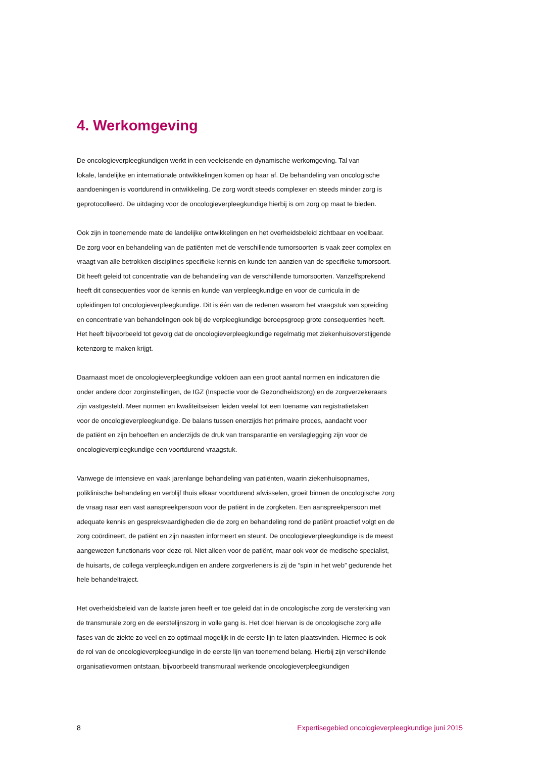4. Werkomgeving
De oncologieverpleegkundigen werkt in een veeleisende en dynamische werkomgeving. Tal van
lokale, landelijke en internationale ontwikkelingen komen op haar af. De behandeling van oncologische
aandoeningen is voortdurend in ontwikkeling. De zorg wordt steeds complexer en steeds minder zorg is
geprotocolleerd. De uitdaging voor de oncologieverpleegkundige hierbij is om zorg op maat te bieden.
Ook zijn in toenemende mate de landelijke ontwikkelingen en het overheidsbeleid zichtbaar en voelbaar.
De zorg voor en behandeling van de patiënten met de verschillende tumorsoorten is vaak zeer complex en
vraagt van alle betrokken disciplines specifieke kennis en kunde ten aanzien van de specifieke tumorsoort.
Dit heeft geleid tot concentratie van de behandeling van de verschillende tumorsoorten. Vanzelfsprekend
heeft dit consequenties voor de kennis en kunde van verpleegkundige en voor de curricula in de
opleidingen tot oncologieverpleegkundige. Dit is één van de redenen waarom het vraagstuk van spreiding
en concentratie van behandelingen ook bij de verpleegkundige beroepsgroep grote consequenties heeft.
Het heeft bijvoorbeeld tot gevolg dat de oncologieverpleegkundige regelmatig met ziekenhuisoverstijgende
ketenzorg te maken krijgt.
Daarnaast moet de oncologieverpleegkundige voldoen aan een groot aantal normen en indicatoren die
onder andere door zorginstellingen, de IGZ (Inspectie voor de Gezondheidszorg) en de zorgverzekeraars
zijn vastgesteld. Meer normen en kwaliteitseisen leiden veelal tot een toename van registratietaken
voor de oncologieverpleegkundige. De balans tussen enerzijds het primaire proces, aandacht voor
de patiënt en zijn behoeften en anderzijds de druk van transparantie en verslaglegging zijn voor de
oncologieverpleegkundige een voortdurend vraagstuk.
Vanwege de intensieve en vaak jarenlange behandeling van patiënten, waarin ziekenhuisopnames,
poliklinische behandeling en verblijf thuis elkaar voortdurend afwisselen, groeit binnen de oncologische zorg
de vraag naar een vast aanspreekpersoon voor de patiënt in de zorgketen. Een aanspreekpersoon met
adequate kennis en gespreksvaardigheden die de zorg en behandeling rond de patiënt proactief volgt en de
zorg coördineert, de patiënt en zijn naasten informeert en steunt. De oncologieverpleegkundige is de meest
aangewezen functionaris voor deze rol. Niet alleen voor de patiënt, maar ook voor de medische specialist,
de huisarts, de collega verpleegkundigen en andere zorgverleners is zij de “spin in het web” gedurende het
hele behandeltraject.
Het overheidsbeleid van de laatste jaren heeft er toe geleid dat in de oncologische zorg de versterking van
de transmurale zorg en de eerstelijnszorg in volle gang is. Het doel hiervan is de oncologische zorg alle
fases van de ziekte zo veel en zo optimaal mogelijk in de eerste lijn te laten plaatsvinden. Hiermee is ook
de rol van de oncologieverpleegkundige in de eerste lijn van toenemend belang. Hierbij zijn verschillende
organisatievormen ontstaan, bijvoorbeeld transmuraal werkende oncologieverpleegkundigen
8 Expertisegebied oncologieverpleegkundige juni 2015